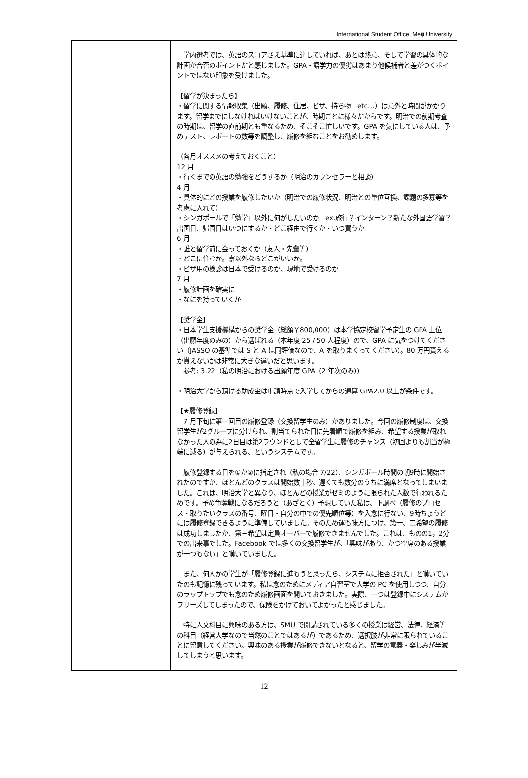International Student Office, Meiji University
| | 学内選考では、英語のスコアさえ基準に達していれば、あとは熱意、そして学習の具体的な計画が合否のポイントだと感じました。GPA・語学力の優劣はあまり他候補者と差がつくポイントではない印象を受けました。 【留学が決まったら】 ・留学に関する情報収集（出願、履修、住居、ビザ、持ち物 etc…）は意外と時間がかかります。留学までにしなければいけないことが、時期ごとに様々だからです。明治での前期考査の時期は、留学の直前期とも重なるため、そこそこ忙しいです。GPA を気にしている人は、予めテスト、レポートの数等を調整し、履修を組むことをお勧めします。 （各月オススメの考えておくこと） 12 月 ・行くまでの英語の勉強をどうするか（明治のカウンセラーと相談） 4 月 ・具体的にどの授業を履修したいか（明治での履修状況、明治との単位互換、課題の多寡等を考慮に入れて） ・シンガポールで「勉学」以外に何がしたいのか ex.旅行？インターン？新たな外国語学習？ 出国日、帰国日はいつにするか・どこ経由で行くか・いつ買うか 6 月 ・誰と留学前に会っておくか（友人・先輩等） ・どこに住むか。寮以外ならどこがいいか。 ・ビザ用の検診は日本で受けるのか、現地で受けるのか 7 月 ・履修計画を確実に ・なにを持っていくか 【奨学金】 ・日本学生支援機構からの奨学金（総額￥800,000）は本学協定校留学予定生の GPA 上位（出願年度のみの）から選ばれる（本年度 25 / 50 人程度）ので、GPA に気をつけてください（JASSO の基準では S と A は同評価なので、A を取りまくってください）。80 万円貰えるか貰えないかは非常に大きな違いだと思います。 参考: 3.22（私の明治における出願年度 GPA（2 年次のみ）） ・明治大学から頂ける助成金は申請時点で入学してからの通算 GPA2.0 以上が条件です。 【★履修登録】 7 月下旬に第一回目の履修登録（交換留学生のみ）がありました。今回の履修制度は、交換留学生が2グループに分けられ、割当てられた日に先着順で履修を組み、希望する授業が取れなかった人の為に2日目は第2ラウンドとして全留学生に履修のチャンス（初回よりも割当が極端に減る）が与えられる、というシステムです。 履修登録する日を①か②に指定され（私の場合 7/22）、シンガポール時間の朝9時に開始されたのですが、ほとんどのクラスは開始数十秒、遅くても数分のうちに満席となってしまいました。これは、明治大学と異なり、ほとんどの授業がゼミのように限られた人数で行われるためです。予め争奪戦になるだろうと（あざとく）予想していた私は、下調べ（履修のプロセス・取りたいクラスの番号、曜日・自分の中での優先順位等）を入念に行ない、9時ちょうどには履修登録できるように準備していました。そのため運も味方につけ、第一、二希望の履修は成功しましたが、第三希望は定員オーバーで履修できませんでした。これは、ものの1，2分での出来事でした。Facebook では多くの交換留学生が、「興味があり、かつ空席のある授業が一つもない」と嘆いていました。 また、何人かの学生が「履修登録に進もうと思ったら、システムに拒否された」と嘆いていたのも記憶に残っています。私は念のためにメディア自習室で大学の PC を使用しつつ、自分のラップトップでも念のため履修画面を開いておきました。実際、一つは登録中にシステムがフリーズしてしまったので、保険をかけておいてよかったと感じました。 特に人文科目に興味のある方は、SMU で開講されている多くの授業は経営、法律、経済等の科目（経営大学なので当然のことではあるが）であるため、選択肢が非常に限られていることに留意してください。興味のある授業が履修できないとなると、留学の意義・楽しみが半減してしまうと思います。 |
12